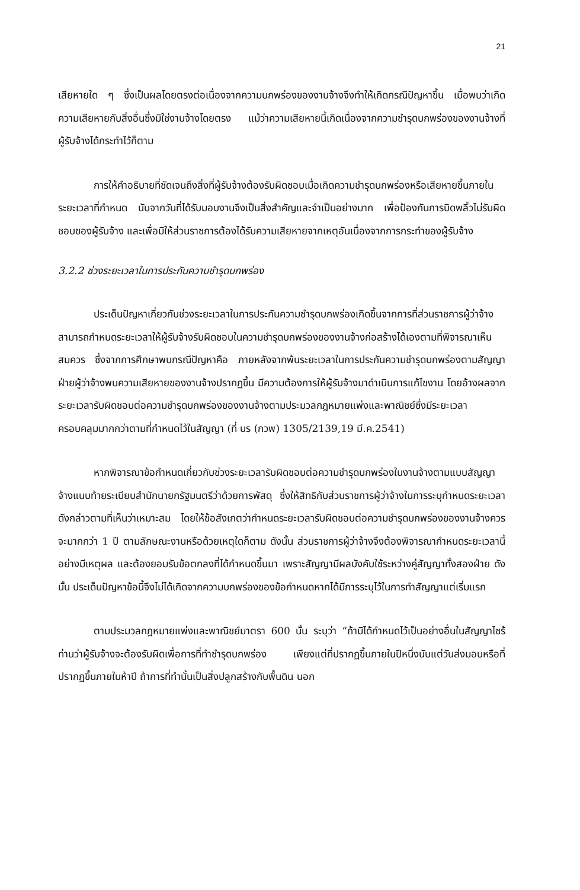21
เสียหายใด ๆ ซึ่งเป็นผลโดยตรงต่อเนื่องจากความบกพร่องของงานจ้างจึงทำให้เกิดกรณีปัญหาขึ้น เมื่อพบว่าเกิดความเสียหายกับสิ่งอื่นซึ่งมิใช่งานจ้างโดยตรง แม้ว่าความเสียหายนี้เกิดเนื่องจากความชำรุดบกพร่องของงานจ้างที่ผู้รับจ้างได้กระทำไว้ก็ตาม
การให้คำอธิบายที่ชัดเจนถึงสิ่งที่ผู้รับจ้างต้องรับผิดชอบเมื่อเกิดความชำรุดบกพร่องหรือเสียหายขึ้นภายในระยะเวลาที่กำหนด นับจากวันที่ได้รับมอบงานจึงเป็นสิ่งสำคัญและจำเป็นอย่างมาก เพื่อป้องกันการบิดพลิ้วไม่รับผิดชอบของผู้รับจ้าง และเพื่อมิให้ส่วนราชการต้องได้รับความเสียหายจากเหตุอันเนื่องจากการกระทำของผู้รับจ้าง
3.2.2 ช่วงระยะเวลาในการประกันความชำรุดบกพร่อง
ประเด็นปัญหาเกี่ยวกับช่วงระยะเวลาในการประกันความชำรุดบกพร่องเกิดขึ้นจากการที่ส่วนราชการผู้ว่าจ้างสามารถกำหนดระยะเวลาให้ผู้รับจ้างรับผิดชอบในความชำรุดบกพร่องของงานจ้างก่อสร้างได้เองตามที่พิจารณาเห็นสมควร ซึ่งจากการศึกษาพบกรณีปัญหาคือ ภายหลังจากพ้นระยะเวลาในการประกันความชำรุดบกพร่องตามสัญญา ฝ่ายผู้ว่าจ้างพบความเสียหายของงานจ้างปรากฏขึ้น มีความต้องการให้ผู้รับจ้างมาดำเนินการแก้ไขงาน โดยอ้างผลจากระยะเวลารับผิดชอบต่อความชำรุดบกพร่องของงานจ้างตามประมวลกฎหมายแพ่งและพาณิชย์ซึ่งมีระยะเวลาครอบคลุมมากกว่าตามที่กำหนดไว้ในสัญญา (ที่ นร (กวพ) 1305/2139,19 มี.ค.2541)
หากพิจารณาข้อกำหนดเกี่ยวกับช่วงระยะเวลารับผิดชอบต่อความชำรุดบกพร่องในงานจ้างตามแบบสัญญาจ้างแนบท้ายระเบียบสำนักนายกรัฐมนตรีว่าด้วยการพัสดุ ซึ่งให้สิทธิกับส่วนราชการผู้ว่าจ้างในการระบุกำหนดระยะเวลาดังกล่าวตามที่เห็นว่าเหมาะสม โดยให้ข้อสังเกตว่ากำหนดระยะเวลารับผิดชอบต่อความชำรุดบกพร่องของงานจ้างควรจะมากกว่า 1 ปี ตามลักษณะงานหรือด้วยเหตุใดก็ตาม ดังนั้น ส่วนราชการผู้ว่าจ้างจึงต้องพิจารณากำหนดระยะเวลานี้อย่างมีเหตุผล และต้องยอมรับข้อตกลงที่ได้กำหนดขึ้นมา เพราะสัญญามีผลบังคับใช้ระหว่างคู่สัญญาทั้งสองฝ่าย ดังนั้น ประเด็นปัญหาข้อนี้จึงไม่ได้เกิดจากความบกพร่องของข้อกำหนดหากได้มีการระบุไว้ในการทำสัญญาแต่เริ่มแรก
ตามประมวลกฎหมายแพ่งและพาณิชย์มาตรา 600 นั้น ระบุว่า “ถ้ามิได้กำหนดไว้เป็นอย่างอื่นในสัญญาไซร้ ท่านว่าผู้รับจ้างจะต้องรับผิดเพื่อการที่ทำชำรุดบกพร่อง เพียงแต่ที่ปรากฏขึ้นภายในปีหนึ่งนับแต่วันส่งมอบหรือที่ปรากฏขึ้นภายในห้าปี ถ้าการที่ทำนั้นเป็นสิ่งปลูกสร้างกับพื้นดิน นอก